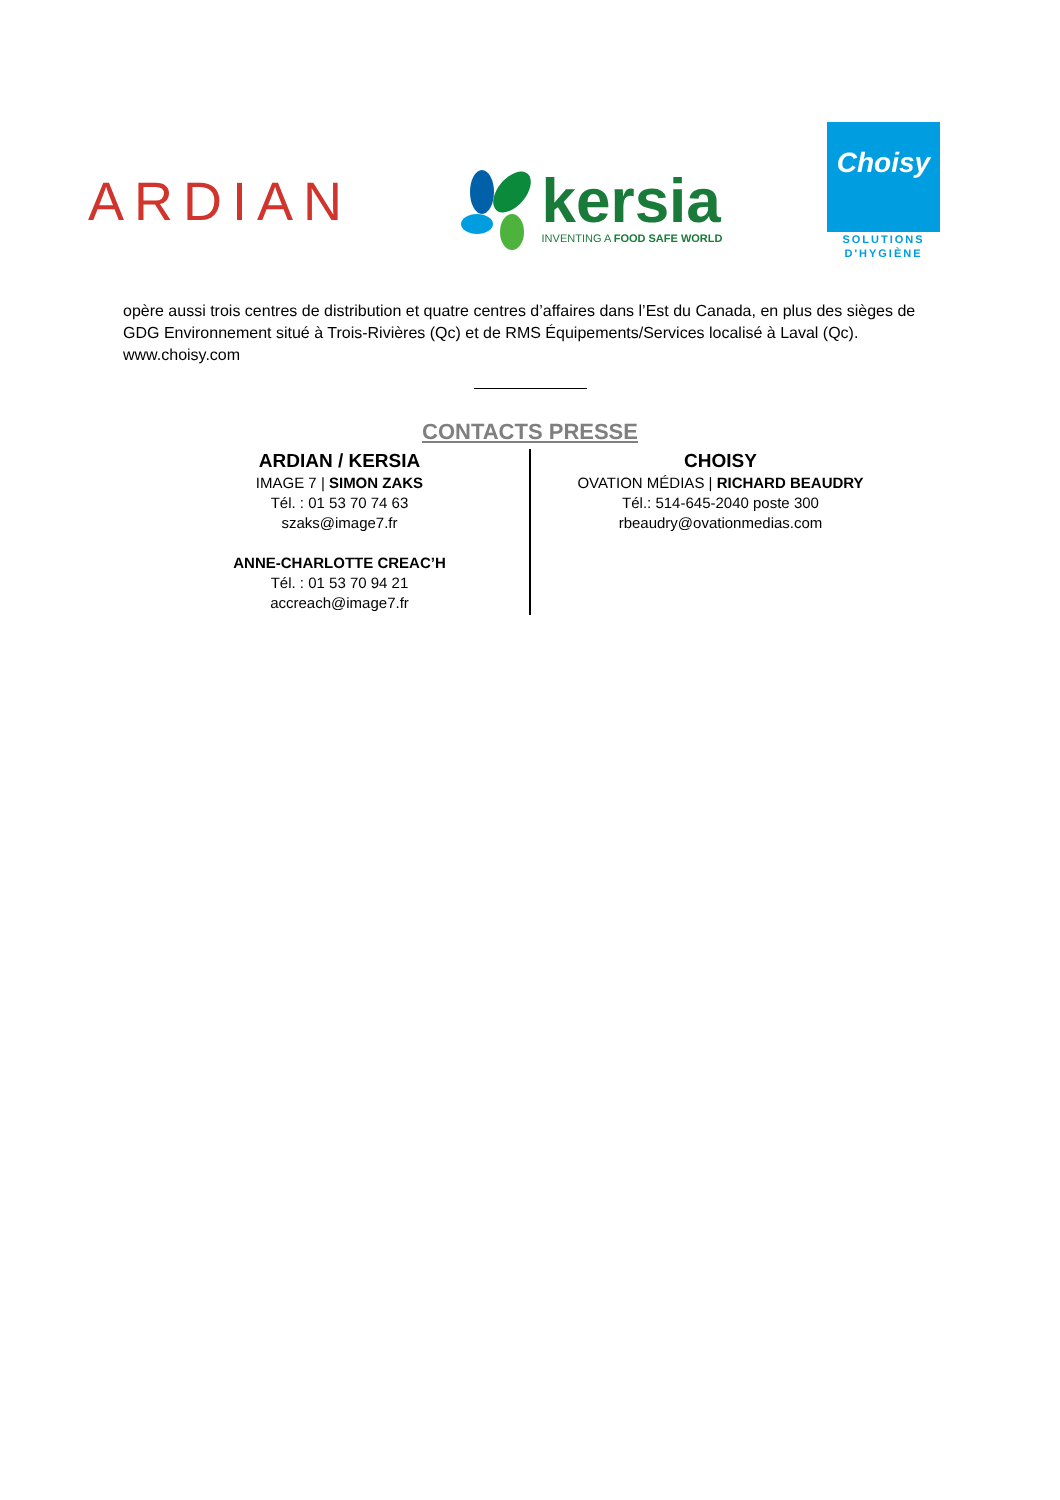ARDIAN
kersia
INVENTING A FOOD SAFE WORLD
Choisy
SOLUTIONS
D'HYGIÈNE
opère aussi trois centres de distribution et quatre centres d’affaires dans l’Est du Canada, en plus des sièges de GDG Environnement situé à Trois-Rivières (Qc) et de RMS Équipements/Services localisé à Laval (Qc).
www.choisy.com
CONTACTS PRESSE
ARDIAN / KERSIA
IMAGE 7 | SIMON ZAKS
Tél. : 01 53 70 74 63
szaks@image7.fr
ANNE-CHARLOTTE CREAC’H
Tél. : 01 53 70 94 21
accreach@image7.fr
CHOISY
OVATION MÉDIAS | RICHARD BEAUDRY
Tél.: 514-645-2040 poste 300
rbeaudry@ovationmedias.com